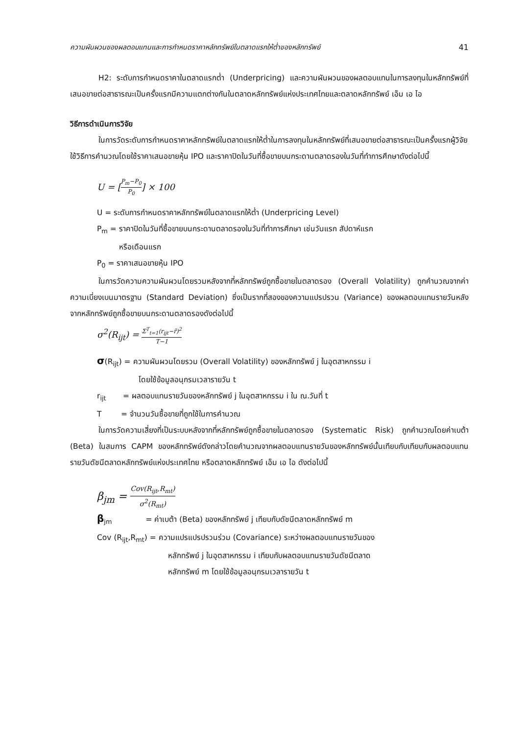ความผันผวนของผลตอบแทนและการกำหนดราคาหลักทรัพย์ในตลาดแรกให้ต่ำของหลักทรัพย์ 41
H2: ระดับการกำหนดราคาในตลาดแรกต่ำ (Underpricing) และความผันผวนของผลตอบแทนในการลงทุนในหลักทรัพย์ที่เสนอขายต่อสาธารณะเป็นครั้งแรกมีความแตกต่างกันในตลาดหลักทรัพย์แห่งประเทศไทยและตลาดหลักทรัพย์ เอ็ม เอ ไอ
วิธีการดำเนินการวิจัย
ในการวัดระดับการกำหนดราคาหลักทรัพย์ในตลาดแรกให้ต่ำในการลงทุนในหลักทรัพย์ที่เสนอขายต่อสาธารณะเป็นครั้งแรกผู้วิจัยใช้วิธีการคำนวณโดยใช้ราคาเสนอขายหุ้น IPO และราคาปิดในวันที่ซื้อขายบนกระดานตลาดรองในวันที่ทำการศึกษาดังต่อไปนี้
U = [P<sub>m</sub>−P<sub>0</sub> P<sub>0</sub>] × 100
U = ระดับการกำหนดราคาหลักทรัพย์ในตลาดแรกให้ต่ำ (Underpricing Level)
P<sub>m</sub> = ราคาปิดในวันที่ซื้อขายบนกระดานตลาดรองในวันที่ทำการศึกษา เช่นวันแรก สัปดาห์แรก
หรือเดือนแรก
P<sub>0</sub> = ราคาเสนอขายหุ้น IPO
ในการวัดความความผันผวนโดยรวมหลังจากที่หลักทรัพย์ถูกซื้อขายในตลาดรอง (Overall Volatility) ถูกคำนวณจากค่าความเบี่ยงเบนมาตรฐาน (Standard Deviation) ซึ่งเป็นรากที่สองของความแปรปรวน (Variance) ของผลตอบแทนรายวันหลังจากหลักทรัพย์ถูกซื้อขายบนกระดานตลาดรองดังต่อไปนี้
σ<sup>2</sup>(R<sub>ijt</sub>) = Σ<sup>T</sup><sub>t=1</sub>(r<sub>ijt</sub>−r̄)<sup>2</sup> T−1
σ(R<sub>ijt</sub>) = ความผันผวนโดยรวม (Overall Volatility) ของหลักทรัพย์ j ในอุตสาหกรรม i
โดยใช้ข้อมูลอนุกรมเวลารายวัน t
r<sub>ijt</sub> = ผลตอบแทนรายวันของหลักทรัพย์ j ในอุตสาหกรรม i ใน ณ.วันที่ t
T = จำนวนวันซื้อขายที่ถูกใช้ในการคำนวณ
ในการวัดความเสี่ยงที่เป็นระบบหลังจากที่หลักทรัพย์ถูกซื้อขายในตลาดรอง (Systematic Risk) ถูกคำนวณโดยค่าเบต้า (Beta) ในสมการ CAPM ของหลักทรัพย์ดังกล่าวโดยคำนวณจากผลตอบแทนรายวันของหลักทรัพย์นั้นเทียบกับเทียบกับผลตอบแทนรายวันดัชนีตลาดหลักทรัพย์แห่งประเทศไทย หรือตลาดหลักทรัพย์ เอ็ม เอ ไอ ดังต่อไปนี้
β<sub>jm</sub> = Cov(R<sub>ijt</sub>,R<sub>mt</sub>) σ<sup>2</sup>(R<sub>mt</sub>)
β<sub>jm</sub> = ค่าเบต้า (Beta) ของหลักทรัพย์ j เทียบกับดัชนีตลาดหลักทรัพย์ m
Cov (R<sub>ijt</sub>,R<sub>mt</sub>) = ความแปรแปรปรวนร่วม (Covariance) ระหว่างผลตอบแทนรายวันของ
หลักทรัพย์ j ในอุตสาหกรรม i เทียบกับผลตอบแทนรายวันดัชนีตลาด
หลักทรัพย์ m โดยใช้ข้อมูลอนุกรมเวลารายวัน t